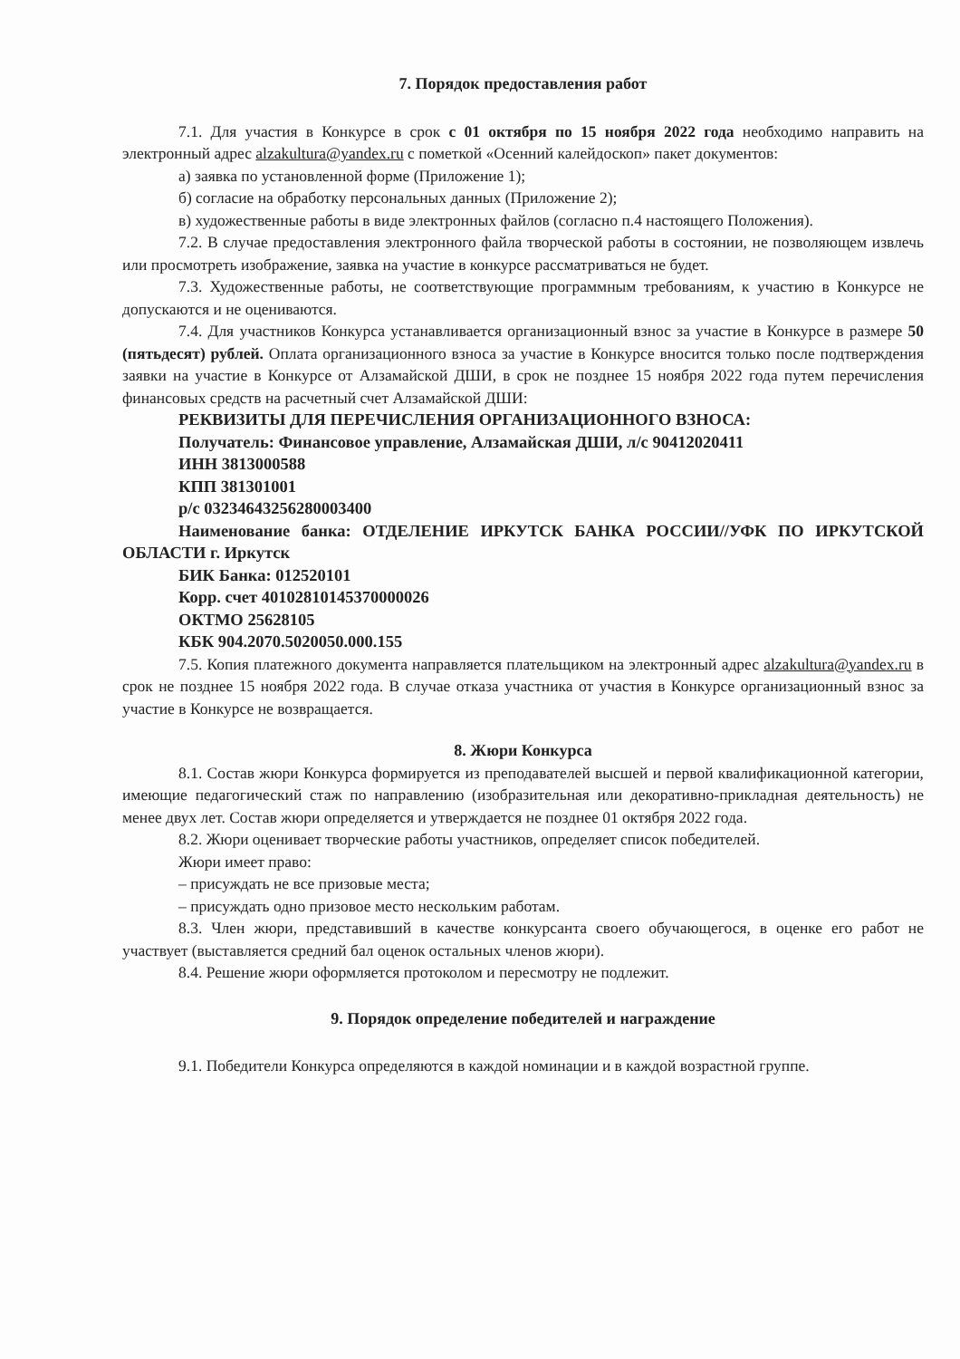7. Порядок предоставления работ
7.1. Для участия в Конкурсе в срок с 01 октября по 15 ноября 2022 года необходимо направить на электронный адрес alzakultura@yandex.ru с пометкой «Осенний калейдоскоп» пакет документов:
а) заявка по установленной форме (Приложение 1);
б) согласие на обработку персональных данных (Приложение 2);
в) художественные работы в виде электронных файлов (согласно п.4 настоящего Положения).
7.2. В случае предоставления электронного файла творческой работы в состоянии, не позволяющем извлечь или просмотреть изображение, заявка на участие в конкурсе рассматриваться не будет.
7.3. Художественные работы, не соответствующие программным требованиям, к участию в Конкурсе не допускаются и не оцениваются.
7.4. Для участников Конкурса устанавливается организационный взнос за участие в Конкурсе в размере 50 (пятьдесят) рублей. Оплата организационного взноса за участие в Конкурсе вносится только после подтверждения заявки на участие в Конкурсе от Алзамайской ДШИ, в срок не позднее 15 ноября 2022 года путем перечисления финансовых средств на расчетный счет Алзамайской ДШИ:
РЕКВИЗИТЫ ДЛЯ ПЕРЕЧИСЛЕНИЯ ОРГАНИЗАЦИОННОГО ВЗНОСА:
Получатель: Финансовое управление, Алзамайская ДШИ, л/с 90412020411
ИНН 3813000588
КПП 381301001
р/с 03234643256280003400
Наименование банка: ОТДЕЛЕНИЕ ИРКУТСК БАНКА РОССИИ//УФК ПО ИРКУТСКОЙ ОБЛАСТИ г. Иркутск
БИК Банка: 012520101
Корр. счет 40102810145370000026
ОКТМО 25628105
КБК 904.2070.5020050.000.155
7.5. Копия платежного документа направляется плательщиком на электронный адрес alzakultura@yandex.ru в срок не позднее 15 ноября 2022 года. В случае отказа участника от участия в Конкурсе организационный взнос за участие в Конкурсе не возвращается.
8. Жюри Конкурса
8.1. Состав жюри Конкурса формируется из преподавателей высшей и первой квалификационной категории, имеющие педагогический стаж по направлению (изобразительная или декоративно-прикладная деятельность) не менее двух лет. Состав жюри определяется и утверждается не позднее 01 октября 2022 года.
8.2. Жюри оценивает творческие работы участников, определяет список победителей.
Жюри имеет право:
– присуждать не все призовые места;
– присуждать одно призовое место нескольким работам.
8.3. Член жюри, представивший в качестве конкурсанта своего обучающегося, в оценке его работ не участвует (выставляется средний бал оценок остальных членов жюри).
8.4. Решение жюри оформляется протоколом и пересмотру не подлежит.
9. Порядок определение победителей и награждение
9.1. Победители Конкурса определяются в каждой номинации и в каждой возрастной группе.